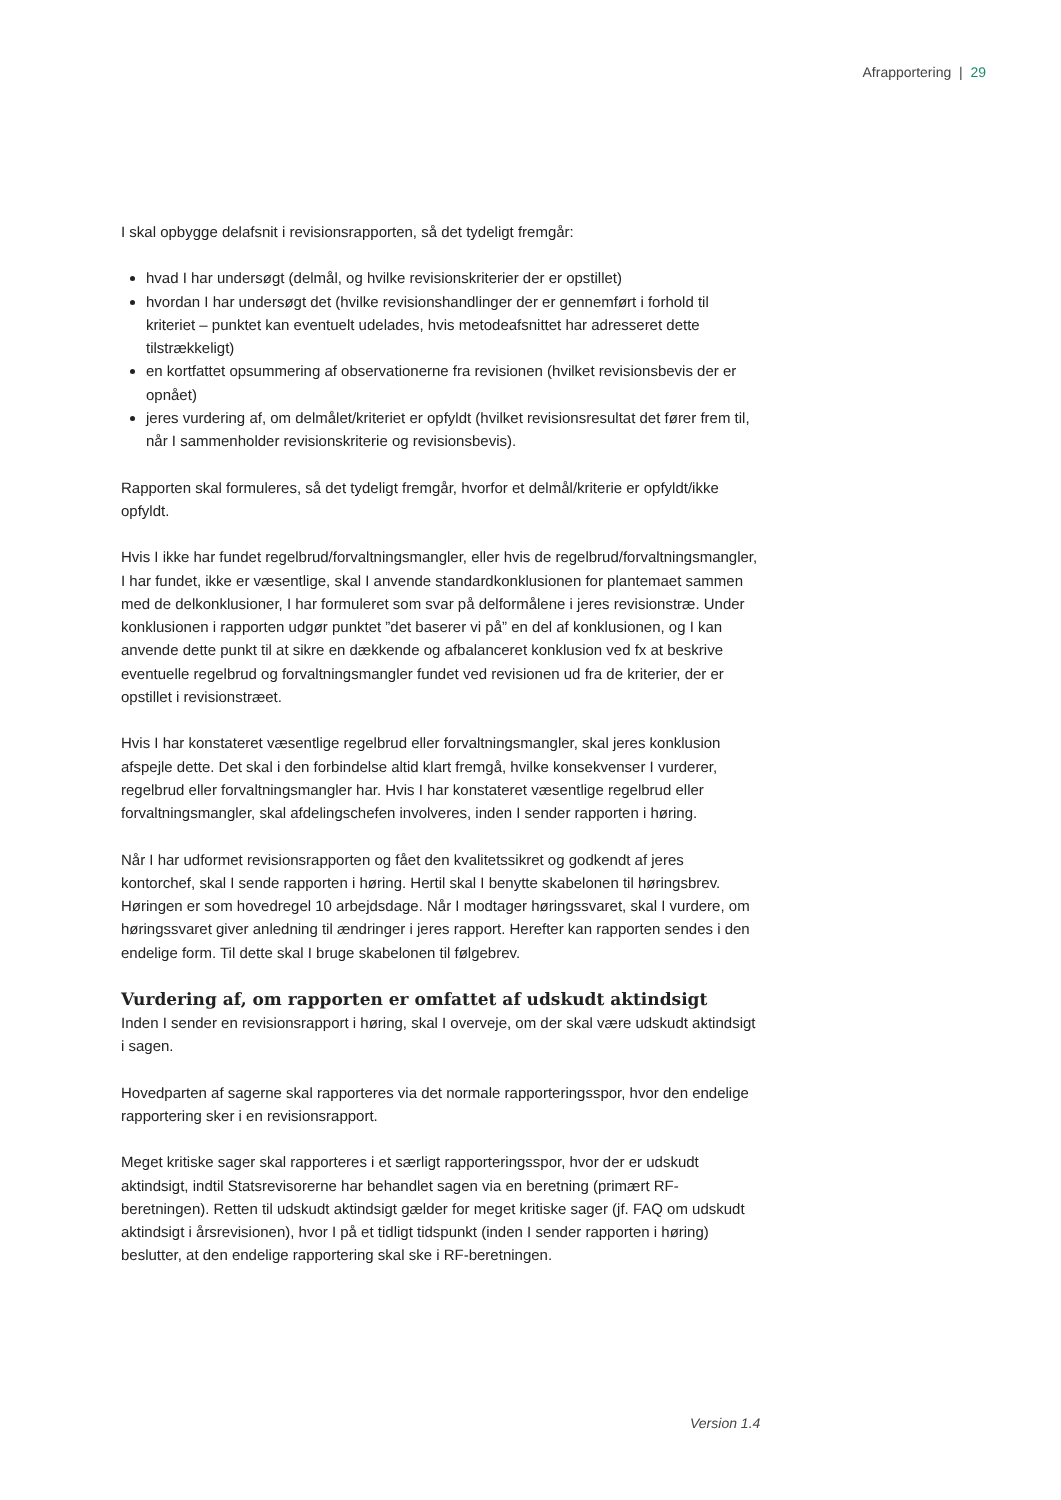Afrapportering | 29
I skal opbygge delafsnit i revisionsrapporten, så det tydeligt fremgår:
hvad I har undersøgt (delmål, og hvilke revisionskriterier der er opstillet)
hvordan I har undersøgt det (hvilke revisionshandlinger der er gennemført i forhold til kriteriet – punktet kan eventuelt udelades, hvis metodeafsnittet har adresseret dette tilstrækkeligt)
en kortfattet opsummering af observationerne fra revisionen (hvilket revisionsbevis der er opnået)
jeres vurdering af, om delmålet/kriteriet er opfyldt (hvilket revisionsresultat det fører frem til, når I sammenholder revisionskriterie og revisionsbevis).
Rapporten skal formuleres, så det tydeligt fremgår, hvorfor et delmål/kriterie er opfyldt/ikke opfyldt.
Hvis I ikke har fundet regelbrud/forvaltningsmangler, eller hvis de regelbrud/forvaltningsmangler, I har fundet, ikke er væsentlige, skal I anvende standardkonklusionen for plantemaet sammen med de delkonklusioner, I har formuleret som svar på delformålene i jeres revisionstræ. Under konklusionen i rapporten udgør punktet ”det baserer vi på” en del af konklusionen, og I kan anvende dette punkt til at sikre en dækkende og afbalanceret konklusion ved fx at beskrive eventuelle regelbrud og forvaltningsmangler fundet ved revisionen ud fra de kriterier, der er opstillet i revisionstræet.
Hvis I har konstateret væsentlige regelbrud eller forvaltningsmangler, skal jeres konklusion afspejle dette. Det skal i den forbindelse altid klart fremgå, hvilke konsekvenser I vurderer, regelbrud eller forvaltningsmangler har. Hvis I har konstateret væsentlige regelbrud eller forvaltningsmangler, skal afdelingschefen involveres, inden I sender rapporten i høring.
Når I har udformet revisionsrapporten og fået den kvalitetssikret og godkendt af jeres kontorchef, skal I sende rapporten i høring. Hertil skal I benytte skabelonen til høringsbrev. Høringen er som hovedregel 10 arbejdsdage. Når I modtager høringssvaret, skal I vurdere, om høringssvaret giver anledning til ændringer i jeres rapport. Herefter kan rapporten sendes i den endelige form. Til dette skal I bruge skabelonen til følgebrev.
Vurdering af, om rapporten er omfattet af udskudt aktindsigt
Inden I sender en revisionsrapport i høring, skal I overveje, om der skal være udskudt aktindsigt i sagen.
Hovedparten af sagerne skal rapporteres via det normale rapporteringsspor, hvor den endelige rapportering sker i en revisionsrapport.
Meget kritiske sager skal rapporteres i et særligt rapporteringsspor, hvor der er udskudt aktindsigt, indtil Statsrevisorerne har behandlet sagen via en beretning (primært RF-beretningen). Retten til udskudt aktindsigt gælder for meget kritiske sager (jf. FAQ om udskudt aktindsigt i årsrevisionen), hvor I på et tidligt tidspunkt (inden I sender rapporten i høring) beslutter, at den endelige rapportering skal ske i RF-beretningen.
Version 1.4